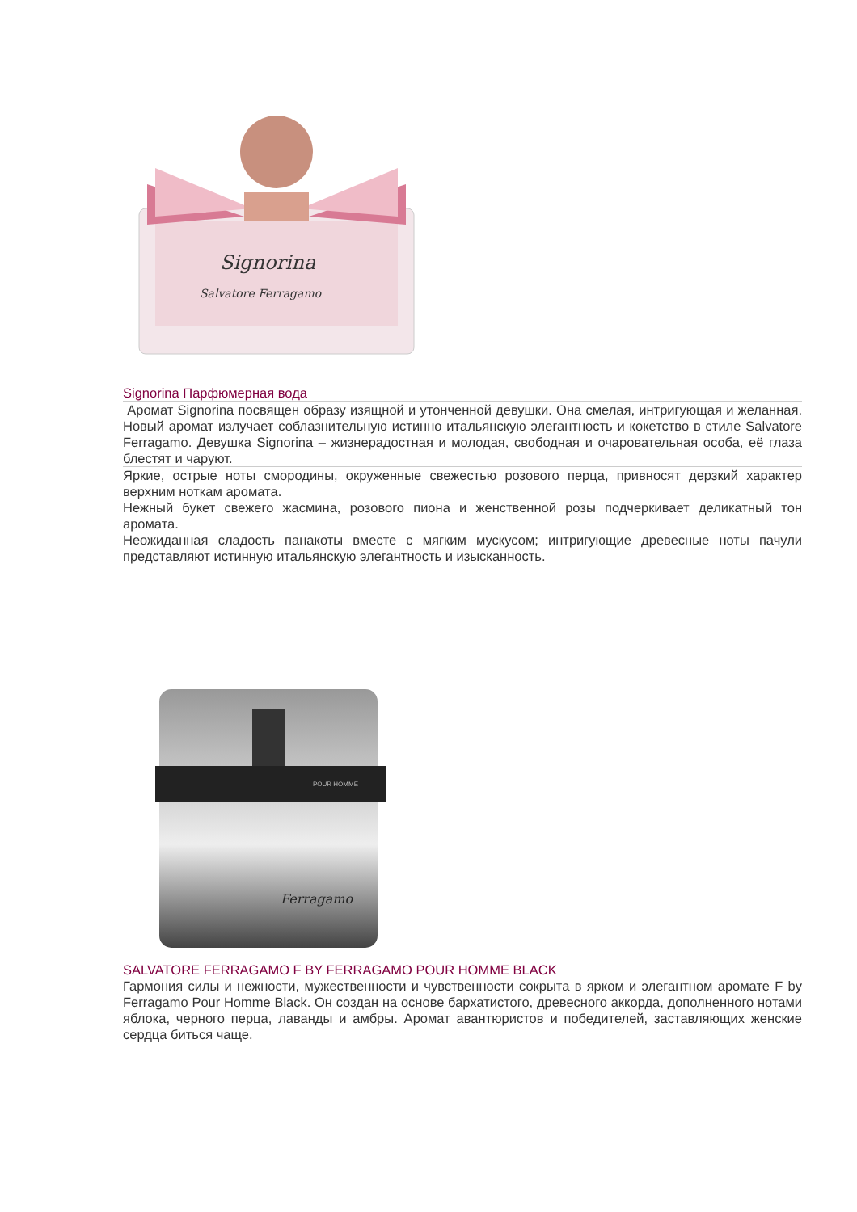Signorina
Salvatore Ferragamo
Signorina Парфюмерная вода
Аромат Signorina посвящен образу изящной и утонченной девушки. Она смелая, интригующая и желанная. Новый аромат излучает соблазнительную истинно итальянскую элегантность и кокетство в стиле Salvatore Ferragamo. Девушка Signorina – жизнерадостная и молодая, свободная и очаровательная особа, её глаза блестят и чаруют.
Яркие, острые ноты смородины, окруженные свежестью розового перца, привносят дерзкий характер верхним ноткам аромата.
Нежный букет свежего жасмина, розового пиона и женственной розы подчеркивает деликатный тон аромата.
Неожиданная сладость панакоты вместе с мягким мускусом; интригующие древесные ноты пачули представляют истинную итальянскую элегантность и изысканность.
POUR HOMME
Ferragamo
SALVATORE FERRAGAMO F BY FERRAGAMO POUR HOMME BLACK
Гармония силы и нежности, мужественности и чувственности сокрыта в ярком и элегантном аромате F by Ferragamo Pour Homme Black. Он создан на основе бархатистого, древесного аккорда, дополненного нотами яблока, черного перца, лаванды и амбры. Аромат авантюристов и победителей, заставляющих женские сердца биться чаще.